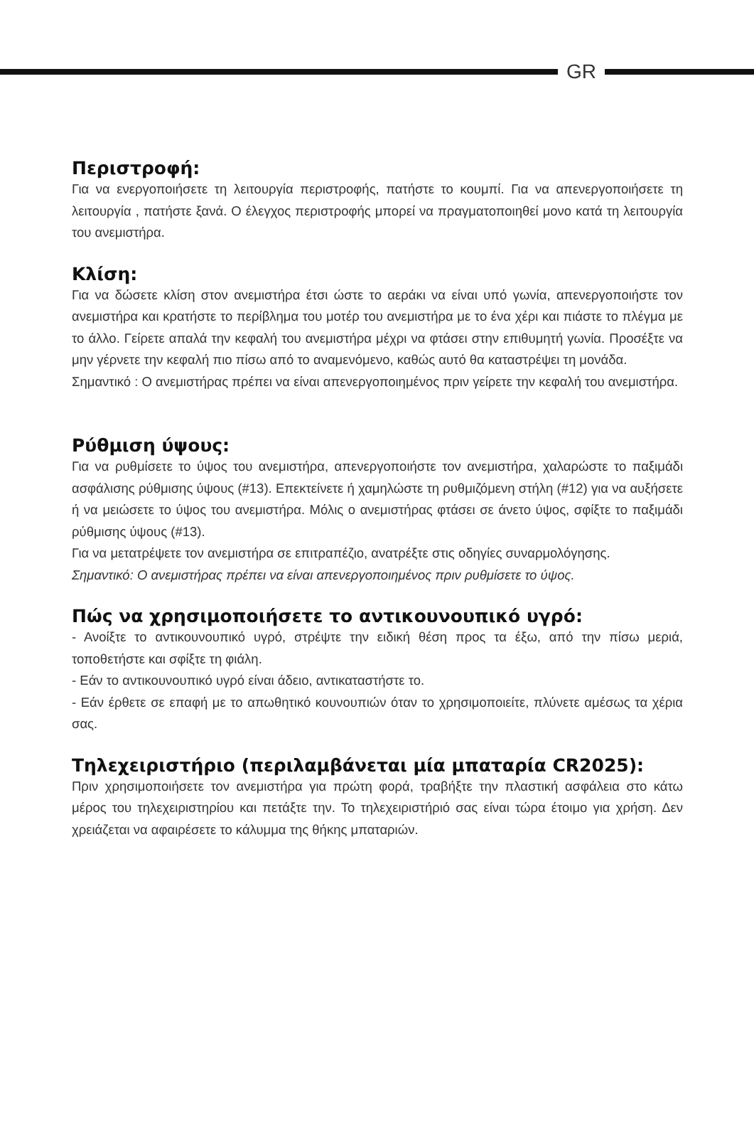GR
Περιστροφή:
Για να ενεργοποιήσετε τη λειτουργία περιστροφής, πατήστε το κουμπί. Για να απενεργοποιήσετε τη λειτουργία , πατήστε ξανά. Ο έλεγχος περιστροφής μπορεί να πραγματοποιηθεί μονο κατά τη λειτουργία του ανεμιστήρα.
Κλίση:
Για να δώσετε κλίση στον ανεμιστήρα έτσι ώστε το αεράκι να είναι υπό γωνία, απενεργοποιήστε τον ανεμιστήρα και κρατήστε το περίβλημα του μοτέρ του ανεμιστήρα με το ένα χέρι και πιάστε το πλέγμα με το άλλο. Γείρετε απαλά την κεφαλή του ανεμιστήρα μέχρι να φτάσει στην επιθυμητή γωνία. Προσέξτε να μην γέρνετε την κεφαλή πιο πίσω από το αναμενόμενο, καθώς αυτό θα καταστρέψει τη μονάδα.
Σημαντικό : Ο ανεμιστήρας πρέπει να είναι απενεργοποιημένος πριν γείρετε την κεφαλή του ανεμιστήρα.
Ρύθμιση ύψους:
Για να ρυθμίσετε το ύψος του ανεμιστήρα, απενεργοποιήστε τον ανεμιστήρα, χαλαρώστε το παξιμάδι ασφάλισης ρύθμισης ύψους (#13). Επεκτείνετε ή χαμηλώστε τη ρυθμιζόμενη στήλη (#12) για να αυξήσετε ή να μειώσετε το ύψος του ανεμιστήρα. Μόλις ο ανεμιστήρας φτάσει σε άνετο ύψος, σφίξτε το παξιμάδι ρύθμισης ύψους (#13).
Για να μετατρέψετε τον ανεμιστήρα σε επιτραπέζιο, ανατρέξτε στις οδηγίες συναρμολόγησης.
Σημαντικό: Ο ανεμιστήρας πρέπει να είναι απενεργοποιημένος πριν ρυθμίσετε το ύψος.
Πώς να χρησιμοποιήσετε το αντικουνουπικό υγρό:
- Ανοίξτε το αντικουνουπικό υγρό, στρέψτε την ειδική θέση προς τα έξω, από την πίσω μεριά, τοποθετήστε και σφίξτε τη φιάλη.
- Εάν το αντικουνουπικό υγρό είναι άδειο, αντικαταστήστε το.
- Εάν έρθετε σε επαφή με το απωθητικό κουνουπιών όταν το χρησιμοποιείτε, πλύνετε αμέσως τα χέρια σας.
Τηλεχειριστήριο (περιλαμβάνεται μία μπαταρία CR2025):
Πριν χρησιμοποιήσετε τον ανεμιστήρα για πρώτη φορά, τραβήξτε την πλαστική ασφάλεια στο κάτω μέρος του τηλεχειριστηρίου και πετάξτε την. Το τηλεχειριστήριό σας είναι τώρα έτοιμο για χρήση. Δεν χρειάζεται να αφαιρέσετε το κάλυμμα της θήκης μπαταριών.